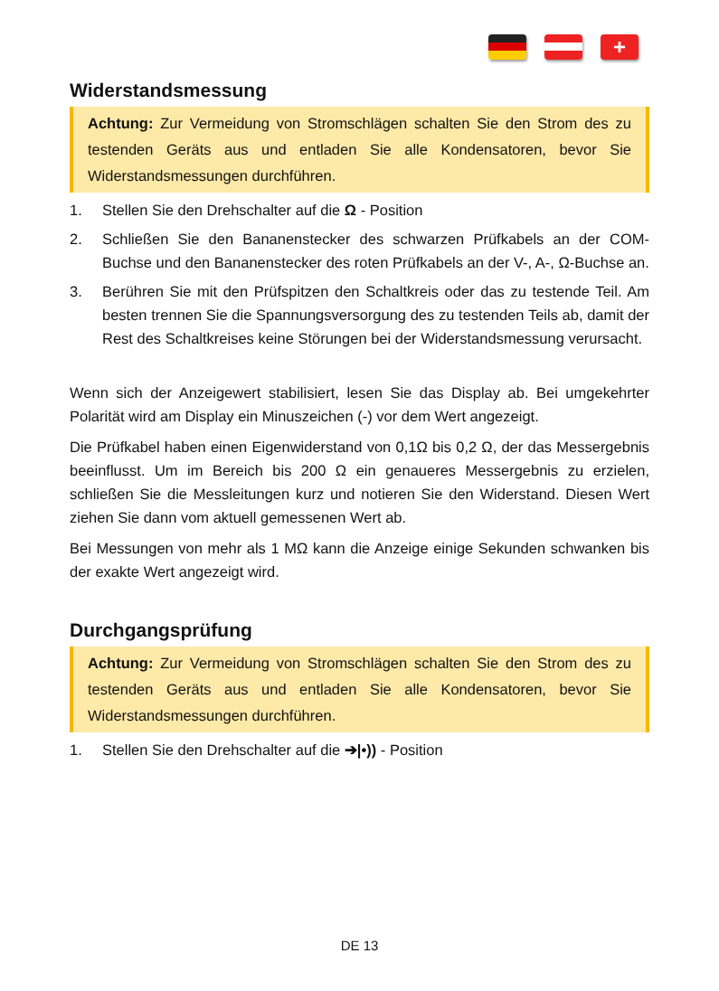+
Widerstandsmessung
Achtung: Zur Vermeidung von Stromschlägen schalten Sie den Strom des zu testenden Geräts aus und entladen Sie alle Kondensatoren, bevor Sie Widerstandsmessungen durchführen.
1. Stellen Sie den Drehschalter auf die Ω - Position
2. Schließen Sie den Bananenstecker des schwarzen Prüfkabels an der COM-Buchse und den Bananenstecker des roten Prüfkabels an der V-, A-, Ω-Buchse an.
3. Berühren Sie mit den Prüfspitzen den Schaltkreis oder das zu testende Teil. Am besten trennen Sie die Spannungsversorgung des zu testenden Teils ab, damit der Rest des Schaltkreises keine Störungen bei der Widerstandsmessung verursacht.
Wenn sich der Anzeigewert stabilisiert, lesen Sie das Display ab. Bei umgekehrter Polarität wird am Display ein Minuszeichen (-) vor dem Wert angezeigt.
Die Prüfkabel haben einen Eigenwiderstand von 0,1Ω bis 0,2 Ω, der das Messergebnis beeinflusst. Um im Bereich bis 200 Ω ein genaueres Messergebnis zu erzielen, schließen Sie die Messleitungen kurz und notieren Sie den Widerstand. Diesen Wert ziehen Sie dann vom aktuell gemessenen Wert ab.
Bei Messungen von mehr als 1 MΩ kann die Anzeige einige Sekunden schwanken bis der exakte Wert angezeigt wird.
Durchgangsprüfung
Achtung: Zur Vermeidung von Stromschlägen schalten Sie den Strom des zu testenden Geräts aus und entladen Sie alle Kondensatoren, bevor Sie Widerstandsmessungen durchführen.
1. Stellen Sie den Drehschalter auf die ➔|•)) - Position
DE 13